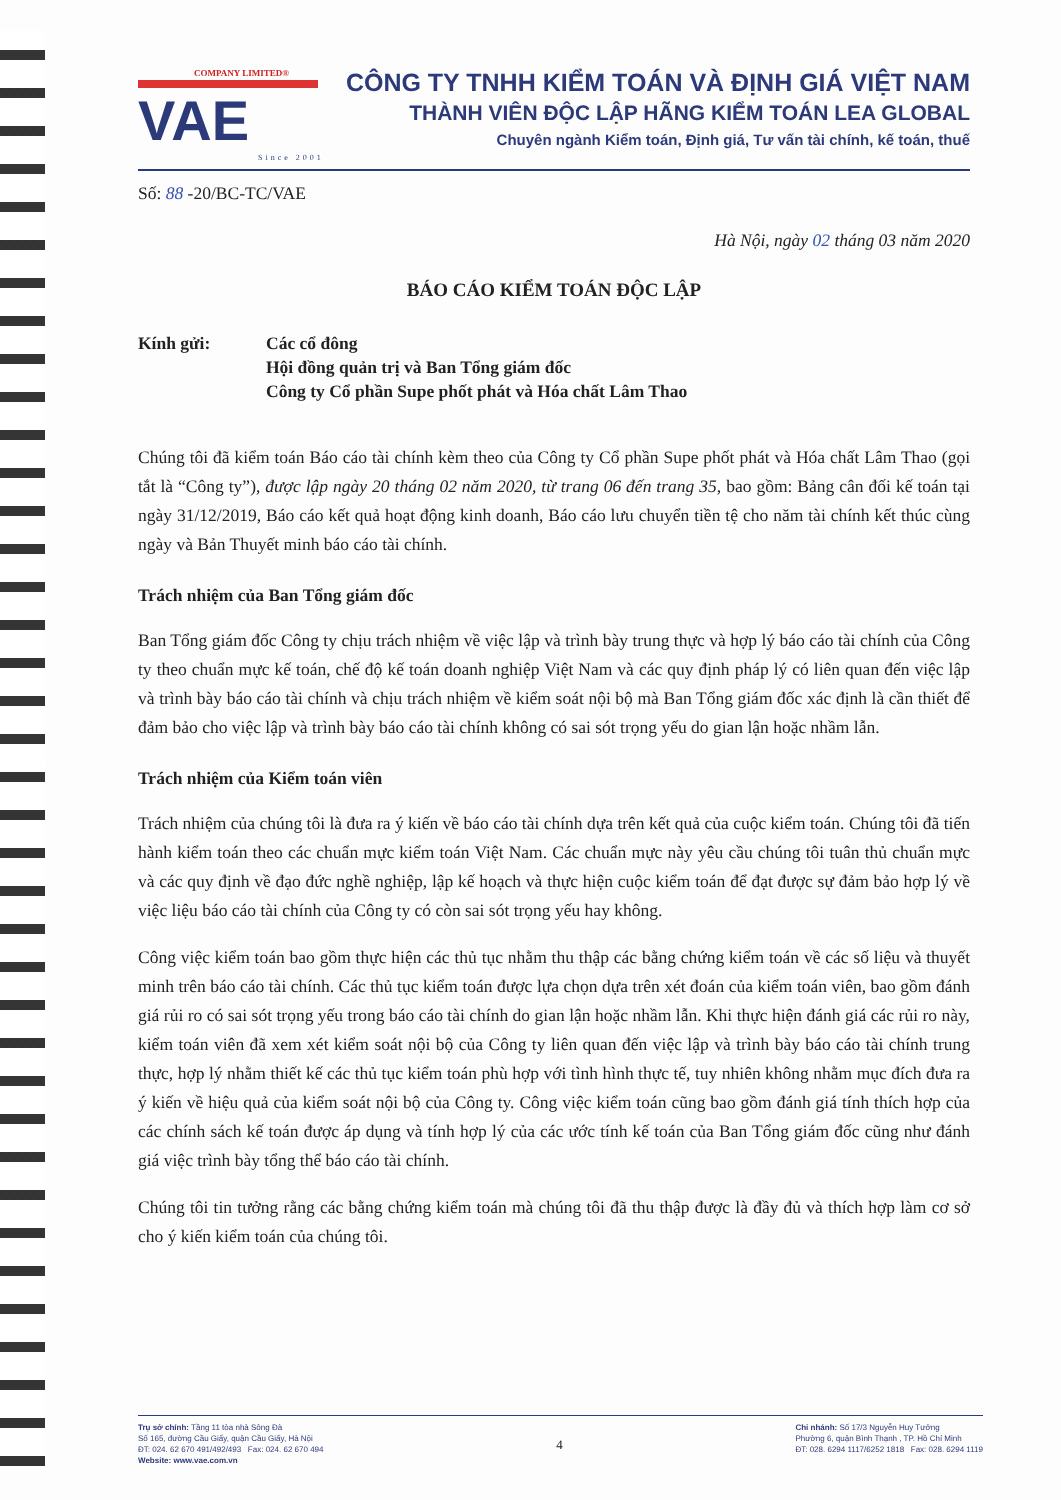COMPANY LIMITED®
VAE
Since 2001
CÔNG TY TNHH KIỂM TOÁN VÀ ĐỊNH GIÁ VIỆT NAM
THÀNH VIÊN ĐỘC LẬP HÃNG KIỂM TOÁN LEA GLOBAL
Chuyên ngành Kiểm toán, Định giá, Tư vấn tài chính, kế toán, thuế
Số: 88 -20/BC-TC/VAE
Hà Nội, ngày 02 tháng 03 năm 2020
BÁO CÁO KIỂM TOÁN ĐỘC LẬP
Kính gửi: Các cổ đông
Hội đồng quản trị và Ban Tổng giám đốc
Công ty Cổ phần Supe phốt phát và Hóa chất Lâm Thao
Chúng tôi đã kiểm toán Báo cáo tài chính kèm theo của Công ty Cổ phần Supe phốt phát và Hóa chất Lâm Thao (gọi tắt là “Công ty”), được lập ngày 20 tháng 02 năm 2020, từ trang 06 đến trang 35, bao gồm: Bảng cân đối kế toán tại ngày 31/12/2019, Báo cáo kết quả hoạt động kinh doanh, Báo cáo lưu chuyển tiền tệ cho năm tài chính kết thúc cùng ngày và Bản Thuyết minh báo cáo tài chính.
Trách nhiệm của Ban Tổng giám đốc
Ban Tổng giám đốc Công ty chịu trách nhiệm về việc lập và trình bày trung thực và hợp lý báo cáo tài chính của Công ty theo chuẩn mực kế toán, chế độ kế toán doanh nghiệp Việt Nam và các quy định pháp lý có liên quan đến việc lập và trình bày báo cáo tài chính và chịu trách nhiệm về kiểm soát nội bộ mà Ban Tổng giám đốc xác định là cần thiết để đảm bảo cho việc lập và trình bày báo cáo tài chính không có sai sót trọng yếu do gian lận hoặc nhầm lẫn.
Trách nhiệm của Kiểm toán viên
Trách nhiệm của chúng tôi là đưa ra ý kiến về báo cáo tài chính dựa trên kết quả của cuộc kiểm toán. Chúng tôi đã tiến hành kiểm toán theo các chuẩn mực kiểm toán Việt Nam. Các chuẩn mực này yêu cầu chúng tôi tuân thủ chuẩn mực và các quy định về đạo đức nghề nghiệp, lập kế hoạch và thực hiện cuộc kiểm toán để đạt được sự đảm bảo hợp lý về việc liệu báo cáo tài chính của Công ty có còn sai sót trọng yếu hay không.
Công việc kiểm toán bao gồm thực hiện các thủ tục nhằm thu thập các bằng chứng kiểm toán về các số liệu và thuyết minh trên báo cáo tài chính. Các thủ tục kiểm toán được lựa chọn dựa trên xét đoán của kiểm toán viên, bao gồm đánh giá rủi ro có sai sót trọng yếu trong báo cáo tài chính do gian lận hoặc nhầm lẫn. Khi thực hiện đánh giá các rủi ro này, kiểm toán viên đã xem xét kiểm soát nội bộ của Công ty liên quan đến việc lập và trình bày báo cáo tài chính trung thực, hợp lý nhằm thiết kế các thủ tục kiểm toán phù hợp với tình hình thực tế, tuy nhiên không nhằm mục đích đưa ra ý kiến về hiệu quả của kiểm soát nội bộ của Công ty. Công việc kiểm toán cũng bao gồm đánh giá tính thích hợp của các chính sách kế toán được áp dụng và tính hợp lý của các ước tính kế toán của Ban Tổng giám đốc cũng như đánh giá việc trình bày tổng thể báo cáo tài chính.
Chúng tôi tin tưởng rằng các bằng chứng kiểm toán mà chúng tôi đã thu thập được là đầy đủ và thích hợp làm cơ sở cho ý kiến kiểm toán của chúng tôi.
Trụ sở chính: Tầng 11 tòa nhà Sông Đà
Số 165, đường Cầu Giấy, quận Cầu Giấy, Hà Nội
ĐT: 024. 62 670 491/492/493 Fax: 024. 62 670 494
Website: www.vae.com.vn
4
Chi nhánh: Số 17/3 Nguyễn Huy Tưởng
Phường 6, quận Bình Thạnh , TP. Hồ Chí Minh
ĐT: 028. 6294 1117/6252 1818 Fax: 028. 6294 1119